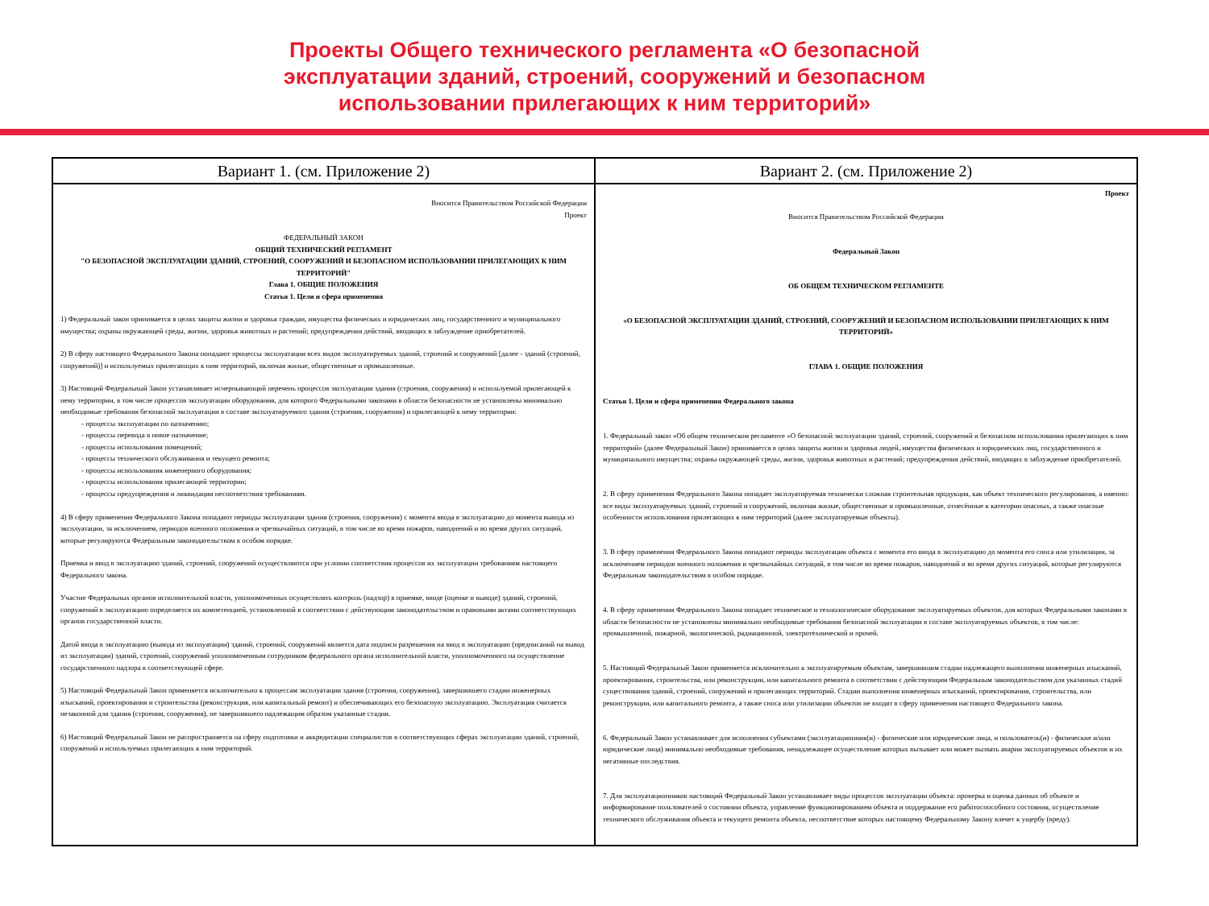Проекты Общего технического регламента «О безопасной
эксплуатации зданий, строений, сооружений и безопасном
использовании прилегающих к ним территорий»
| Вариант 1. (см. Приложение 2) | Вариант 2. (см. Приложение 2) |
| --- | --- |
| Вносится Правительством Российской Федерации Проект ФЕДЕРАЛЬНЫЙ ЗАКОН ОБЩИЙ ТЕХНИЧЕСКИЙ РЕГЛАМЕНТ "О БЕЗОПАСНОЙ ЭКСПЛУАТАЦИИ ЗДАНИЙ, СТРОЕНИЙ, СООРУЖЕНИЙ И БЕЗОПАСНОМ ИСПОЛЬЗОВАНИИ ПРИЛЕГАЮЩИХ К НИМ ТЕРРИТОРИЙ" Глава 1. ОБЩИЕ ПОЛОЖЕНИЯ Статья 1. Цели и сфера применения 1) Федеральный закон принимается в целях защиты жизни и здоровья граждан, имущества физических и юридических лиц, государственного и муниципального имущества; охраны окружающей среды, жизни, здоровья животных и растений; предупреждения действий, вводящих в заблуждение приобретателей. 2) В сферу настоящего Федерального Закона попадают процессы эксплуатации всех видов эксплуатируемых зданий, строений и сооружений [далее - зданий (строений, сооружений)] и используемых прилегающих к ним территорий, включая жилые, общественные и промышленные. 3) Настоящий Федеральный Закон устанавливает исчерпывающий перечень процессов эксплуатации здания (строения, сооружения) и используемой прилегающей к нему территории, в том числе процессов эксплуатации оборудования, для которого Федеральными законами в области безопасности не установлены минимально необходимые требования безопасной эксплуатации в составе эксплуатируемого здания (строения, сооружения) и прилегающей к нему территории: - процессы эксплуатации по назначению; - процессы перевода в новое назначение; - процессы использования помещений; - процессы технического обслуживания и текущего ремонта; - процессы использования инженерного оборудования; - процессы использования прилегающей территории; - процессы предупреждения и ликвидации несоответствия требованиям. 4) В сферу применения Федерального Закона попадают периоды эксплуатации здания (строения, сооружения) с момента ввода в эксплуатацию до момента вывода из эксплуатации, за исключением, периодов военного положения и чрезвычайных ситуаций, в том числе во время пожаров, наводнений и во время других ситуаций, которые регулируются Федеральным законодательством в особом порядке. Приемка и ввод в эксплуатацию зданий, строений, сооружений осуществляются при условии соответствия процессов их эксплуатации требованиям настоящего Федерального закона. Участие Федеральных органов исполнительной власти, уполномоченных осуществлять контроль (надзор) в приемке, вводе (оценке и выводе) зданий, строений, сооружений в эксплуатацию определяется их компетенцией, установленной в соответствии с действующим законодательством и правовыми актами соответствующих органов государственной власти. Датой ввода в эксплуатацию (вывода из эксплуатации) зданий, строений, сооружений является дата подписи разрешения на ввод в эксплуатацию (предписаний на вывод из эксплуатации) зданий, строений, сооружений уполномоченным сотрудником федерального органа исполнительной власти, уполномоченного на осуществление государственного надзора в соответствующей сфере. 5) Настоящий Федеральный Закон применяется исключительно к процессам эксплуатации здания (строения, сооружения), завершившего стадии инженерных изысканий, проектирования и строительства (реконструкция, или капитальный ремонт) и обеспечивающих его безопасную эксплуатацию. Эксплуатация считается незаконной для здания (строения, сооружения), не завершившего надлежащим образом указанные стадии. 6) Настоящий Федеральный Закон не распространяется на сферу подготовки и аккредитации специалистов в соответствующих сферах эксплуатации зданий, строений, сооружений и используемых прилегающих к ним территорий. | Проект Вносится Правительством Российской Федерации Федеральный Закон ОБ ОБЩЕМ ТЕХНИЧЕСКОМ РЕГЛАМЕНТЕ «О БЕЗОПАСНОЙ ЭКСПЛУАТАЦИИ ЗДАНИЙ, СТРОЕНИЙ, СООРУЖЕНИЙ И БЕЗОПАСНОМ ИСПОЛЬЗОВАНИИ ПРИЛЕГАЮЩИХ К НИМ ТЕРРИТОРИЙ» ГЛАВА 1. ОБЩИЕ ПОЛОЖЕНИЯ Статья 1. Цели и сфера применения Федерального закона 1. Федеральный закон «Об общем техническом регламенте «О безопасной эксплуатации зданий, строений, сооружений и безопасном использовании прилегающих к ним территорий» (далее Федеральный Закон) принимается в целях защиты жизни и здоровья людей, имущества физических и юридических лиц, государственного и муниципального имущества; охраны окружающей среды, жизни, здоровья животных и растений; предупреждения действий, вводящих в заблуждение приобретателей. 2. В сферу применения Федерального Закона попадает эксплуатируемая технически сложная строительная продукция, как объект технического регулирования, а именно: все виды эксплуатируемых зданий, строений и сооружений, включая жилые, общественные и промышленные, отнесённые к категории опасных, а также опасные особенности использования прилегающих к ним территорий (далее эксплуатируемые объекты). 3. В сферу применения Федерального Закона попадают периоды эксплуатации объекта с момента его ввода в эксплуатацию до момента его сноса или утилизации, за исключением периодов военного положения и чрезвычайных ситуаций, в том числе во время пожаров, наводнений и во время других ситуаций, которые регулируются Федеральным законодательством в особом порядке. 4. В сферу применения Федерального Закона попадает техническое и технологическое оборудование эксплуатируемых объектов, для которых Федеральными законами в области безопасности не установлены минимально необходимые требования безопасной эксплуатации в составе эксплуатируемых объектов, в том числе: промышленной, пожарной, экологической, радиационной, электротехнической и прочей. 5. Настоящий Федеральный Закон применяется исключительно к эксплуатируемым объектам, завершившим стадии надлежащего выполнения инженерных изысканий, проектирования, строительства, или реконструкции, или капитального ремонта в соответствии с действующим Федеральным законодательством для указанных стадий существования зданий, строений, сооружений и прилегающих территорий. Стадии выполнения инженерных изысканий, проектирования, строительства, или реконструкции, или капитального ремонта, а также сноса или утилизации объектов не входят в сферу применения настоящего Федерального закона. 6. Федеральный Закон устанавливает для исполнения субъектами (эксплуатационник(и) - физические или юридические лица, и пользователь(и) - физические и/или юридические лица) минимально необходимые требования, ненадлежащее осуществление которых вызывает или может вызвать аварии эксплуатируемых объектов и их негативные последствия. 7. Для эксплуатационников настоящий Федеральный Закон устанавливает виды процессов эксплуатации объекта: проверка и оценка данных об объекте и информирование пользователей о состоянии объекта, управление функционированием объекта и поддержание его работоспособного состояния, осуществление технического обслуживания объекта и текущего ремонта объекта, несоответствие которых настоящему Федеральному Закону влечет к ущербу (вреду). |